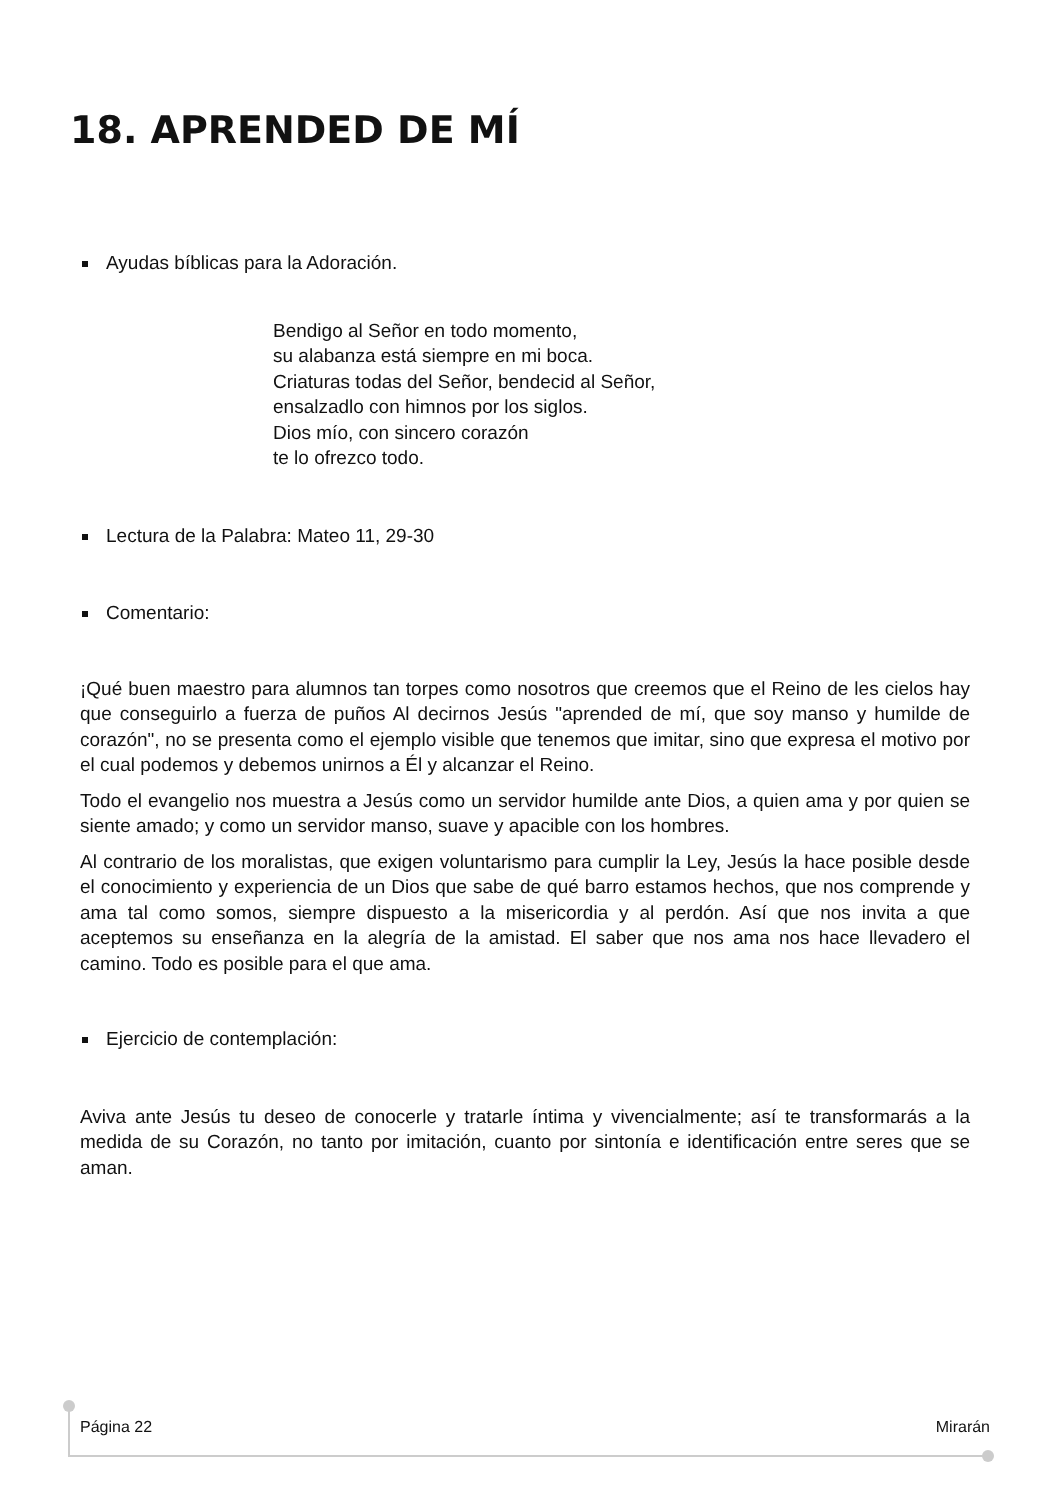18. APRENDED DE MÍ
Ayudas bíblicas para la Adoración.
Bendigo al Señor en todo momento,
su alabanza está siempre en mi boca.
Criaturas todas del Señor, bendecid al Señor,
ensalzadlo con himnos por los siglos.
Dios mío, con sincero corazón
te lo ofrezco todo.
Lectura de la Palabra: Mateo 11, 29-30
Comentario:
¡Qué buen maestro para alumnos tan torpes como nosotros que creemos que el Reino de les cielos hay que conseguirlo a fuerza de puños Al decirnos Jesús "aprended de mí, que soy manso y humilde de corazón", no se presenta como el ejemplo visible que tenemos que imitar, sino que expresa el motivo por el cual podemos y debemos unirnos a Él y alcanzar el Reino.
Todo el evangelio nos muestra a Jesús como un servidor humilde ante Dios, a quien ama y por quien se siente amado; y como un servidor manso, suave y apacible con los hombres.
Al contrario de los moralistas, que exigen voluntarismo para cumplir la Ley, Jesús la hace posible desde el conocimiento y experiencia de un Dios que sabe de qué barro estamos hechos, que nos comprende y ama tal como somos, siempre dispuesto a la misericordia y al perdón. Así que nos invita a que aceptemos su enseñanza en la alegría de la amistad. El saber que nos ama nos hace llevadero el camino. Todo es posible para el que ama.
Ejercicio de contemplación:
Aviva ante Jesús tu deseo de conocerle y tratarle íntima y vivencialmente; así te transformarás a la medida de su Corazón, no tanto por imitación, cuanto por sintonía e identificación entre seres que se aman.
Página 22 Mirarán